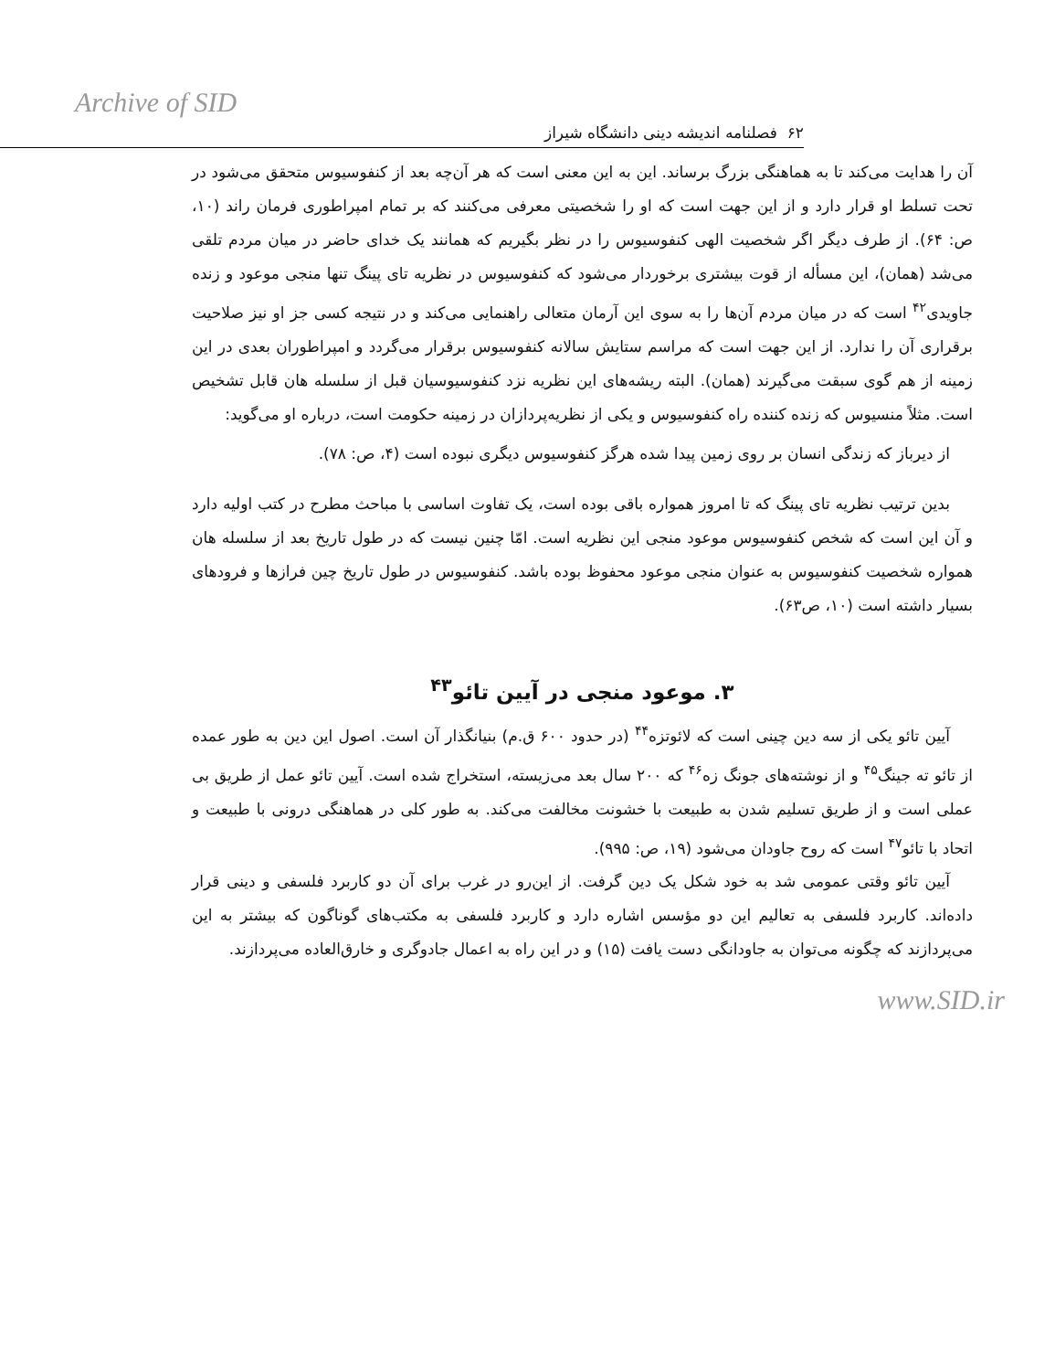Archive of SID
۶۲ فصلنامه اندیشه دینی دانشگاه شیراز
آن را هدایت می‌کند تا به هماهنگی بزرگ برساند. این به این معنی است که هر آن‌چه بعد از کنفوسیوس متحقق می‌شود در تحت تسلط او قرار دارد و از این جهت است که او را شخصیتی معرفی می‌کنند که بر تمام امپراطوری فرمان راند (۱۰، ص: ۶۴). از طرف دیگر اگر شخصیت الهی کنفوسیوس را در نظر بگیریم که همانند یک خدای حاضر در میان مردم تلقی می‌شد (همان)، این مسأله از قوت بیشتری برخوردار می‌شود که کنفوسیوس در نظریه تای پینگ تنها منجی موعود و زنده جاویدی<sup>۴۲</sup> است که در میان مردم آن‌ها را به سوی این آرمان متعالی راهنمایی می‌کند و در نتیجه کسی جز او نیز صلاحیت برقراری آن را ندارد. از این جهت است که مراسم ستایش سالانه کنفوسیوس برقرار می‌گردد و امپراطوران بعدی در این زمینه از هم گوی سبقت می‌گیرند (همان). البته ریشه‌های این نظریه نزد کنفوسیوسیان قبل از سلسله هان قابل تشخیص است. مثلاً منسیوس که زنده کننده راه کنفوسیوس و یکی از نظریه‌پردازان در زمینه حکومت است، درباره او می‌گوید:
از دیرباز که زندگی انسان بر روی زمین پیدا شده هرگز کنفوسیوس دیگری نبوده است (۴، ص: ۷۸).
بدین ترتیب نظریه تای پینگ که تا امروز همواره باقی بوده است، یک تفاوت اساسی با مباحث مطرح در کتب اولیه دارد و آن این است که شخص کنفوسیوس موعود منجی این نظریه است. امّا چنین نیست که در طول تاریخ بعد از سلسله هان همواره شخصیت کنفوسیوس به عنوان منجی موعود محفوظ بوده باشد. کنفوسیوس در طول تاریخ چین فرازها و فرودهای بسیار داشته است (۱۰، ص۶۳).
۳. موعود منجی در آیین تائو<sup>۴۳</sup>
آیین تائو یکی از سه دین چینی است که لائوتزه<sup>۴۴</sup> (در حدود ۶۰۰ ق.م) بنیانگذار آن است. اصول این دین به طور عمده از تائو ته جینگ<sup>۴۵</sup> و از نوشته‌های جونگ زه<sup>۴۶</sup> که ۲۰۰ سال بعد می‌زیسته، استخراج شده است. آیین تائو عمل از طریق بی عملی است و از طریق تسلیم شدن به طبیعت با خشونت مخالفت می‌کند. به طور کلی در هماهنگی درونی با طبیعت و اتحاد با تائو<sup>۴۷</sup> است که روح جاودان می‌شود (۱۹، ص: ۹۹۵).
آیین تائو وقتی عمومی شد به خود شکل یک دین گرفت. از این‌رو در غرب برای آن دو کاربرد فلسفی و دینی قرار داده‌اند. کاربرد فلسفی به تعالیم این دو مؤسس اشاره دارد و کاربرد فلسفی به مکتب‌های گوناگون که بیشتر به این می‌پردازند که چگونه می‌توان به جاودانگی دست یافت (۱۵) و در این راه به اعمال جادوگری و خارق‌العاده می‌پردازند.
www.SID.ir